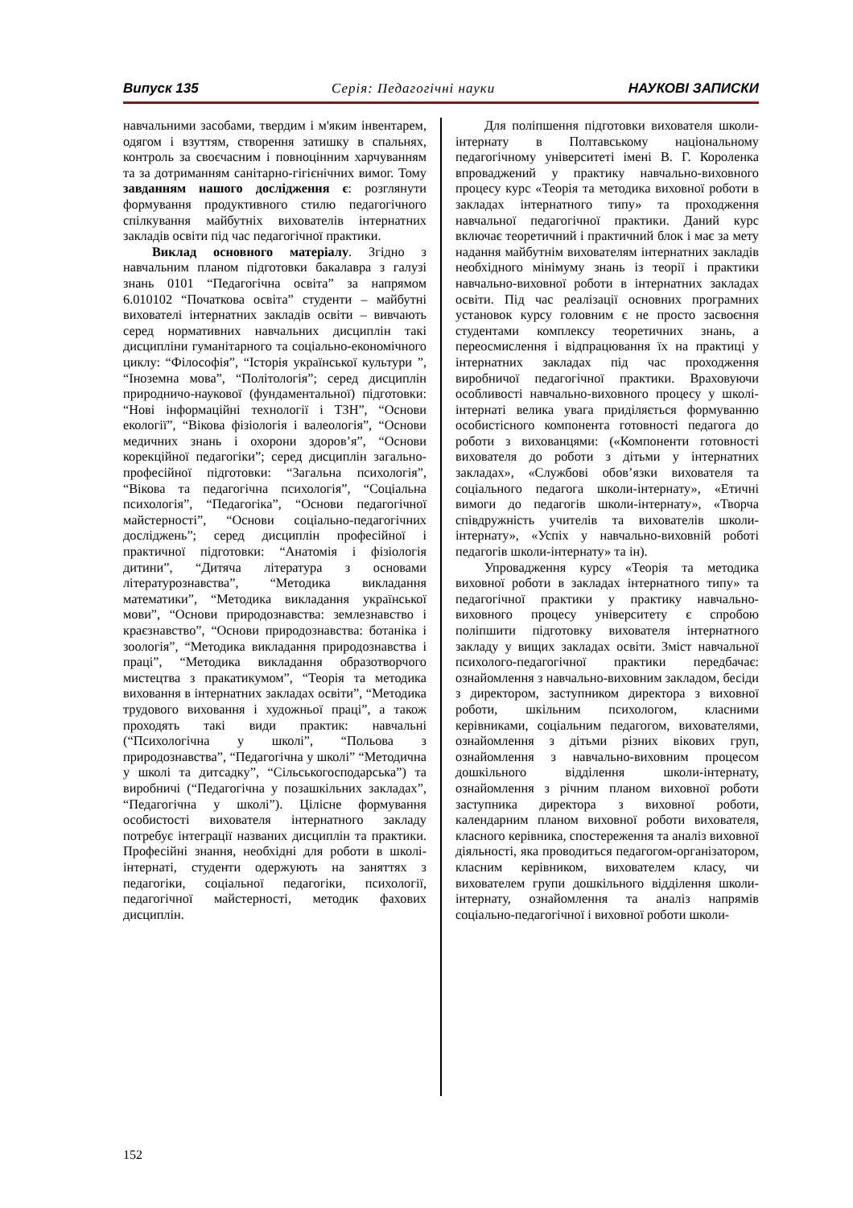Випуск 135 Серія: Педагогічні науки НАУКОВІ ЗАПИСКИ
навчальними засобами, твердим і м'яким інвентарем, одягом і взуттям, створення затишку в спальнях, контроль за своєчасним і повноцінним харчуванням та за дотриманням санітарно-гігієнічних вимог. Тому завданням нашого дослідження є: розглянути формування продуктивного стилю педагогічного спілкування майбутніх вихователів інтернатних закладів освіти під час педагогічної практики.
Виклад основного матеріалу. Згідно з навчальним планом підготовки бакалавра з галузі знань 0101 “Педагогічна освіта” за напрямом 6.010102 “Початкова освіта” студенти – майбутні вихователі інтернатних закладів освіти – вивчають серед нормативних навчальних дисциплін такі дисципліни гуманітарного та соціально-економічного циклу: “Філософія”, “Історія української культури ”, “Іноземна мова”, “Політологія”; серед дисциплін природничо-наукової (фундаментальної) підготовки: “Нові інформаційні технології і ТЗН”, “Основи екології”, “Вікова фізіологія і валеологія”, “Основи медичних знань і охорони здоров’я”, “Основи корекційної педагогіки”; серед дисциплін загально-професійної підготовки: “Загальна психологія”, “Вікова та педагогічна психологія”, “Соціальна психологія”, “Педагогіка”, “Основи педагогічної майстерності”, “Основи соціально-педагогічних досліджень”; серед дисциплін професійної і практичної підготовки: “Анатомія і фізіологія дитини”, “Дитяча література з основами літературознавства”, “Методика викладання математики”, “Методика викладання української мови”, “Основи природознавства: землезнавство і краєзнавство”, “Основи природознавства: ботаніка і зоологія”, “Методика викладання природознавства і праці”, “Методика викладання образотворчого мистецтва з пракатикумом”, “Теорія та методика виховання в інтернатних закладах освіти”, “Методика трудового виховання і художньої праці”, а також проходять такі види практик: навчальні (“Психологічна у школі”, “Польова з природознавства”, “Педагогічна у школі” “Методична у школі та дитсадку”, “Сільськогосподарська”) та виробничі (“Педагогічна у позашкільних закладах”, “Педагогічна у школі”). Цілісне формування особистості вихователя інтернатного закладу потребує інтеграції названих дисциплін та практики. Професійні знання, необхідні для роботи в школі-інтернаті, студенти одержують на заняттях з педагогіки, соціальної педагогіки, психології, педагогічної майстерності, методик фахових дисциплін.
Для поліпшення підготовки вихователя школи-інтернату в Полтавському національному педагогічному університеті імені В. Г. Короленка впроваджений у практику навчально-виховного процесу курс «Теорія та методика виховної роботи в закладах інтернатного типу» та проходження навчальної педагогічної практики. Даний курс включає теоретичний і практичний блок і має за мету надання майбутнім вихователям інтернатних закладів необхідного мінімуму знань із теорії і практики навчально-виховної роботи в інтернатних закладах освіти. Під час реалізації основних програмних установок курсу головним є не просто засвоєння студентами комплексу теоретичних знань, а переосмислення і відпрацювання їх на практиці у інтернатних закладах під час проходження виробничої педагогічної практики. Враховуючи особливості навчально-виховного процесу у школі-інтернаті велика увага приділяється формуванню особистісного компонента готовності педагога до роботи з вихованцями: («Компоненти готовності вихователя до роботи з дітьми у інтернатних закладах», «Службові обов’язки вихователя та соціального педагога школи-інтернату», «Етичні вимоги до педагогів школи-інтернату», «Творча співдружність учителів та вихователів школи-інтернату», «Успіх у навчально-виховній роботі педагогів школи-інтернату» та ін).
Упровадження курсу «Теорія та методика виховної роботи в закладах інтернатного типу» та педагогічної практики у практику навчально-виховного процесу університету є спробою поліпшити підготовку вихователя інтернатного закладу у вищих закладах освіти. Зміст навчальної психолого-педагогічної практики передбачає: ознайомлення з навчально-виховним закладом, бесіди з директором, заступником директора з виховної роботи, шкільним психологом, класними керівниками, соціальним педагогом, вихователями, ознайомлення з дітьми різних вікових груп, ознайомлення з навчально-виховним процесом дошкільного відділення школи-інтернату, ознайомлення з річним планом виховної роботи заступника директора з виховної роботи, календарним планом виховної роботи вихователя, класного керівника, спостереження та аналіз виховної діяльності, яка проводиться педагогом-організатором, класним керівником, вихователем класу, чи вихователем групи дошкільного відділення школи-інтернату, ознайомлення та аналіз напрямів соціально-педагогічної і виховної роботи школи-
152